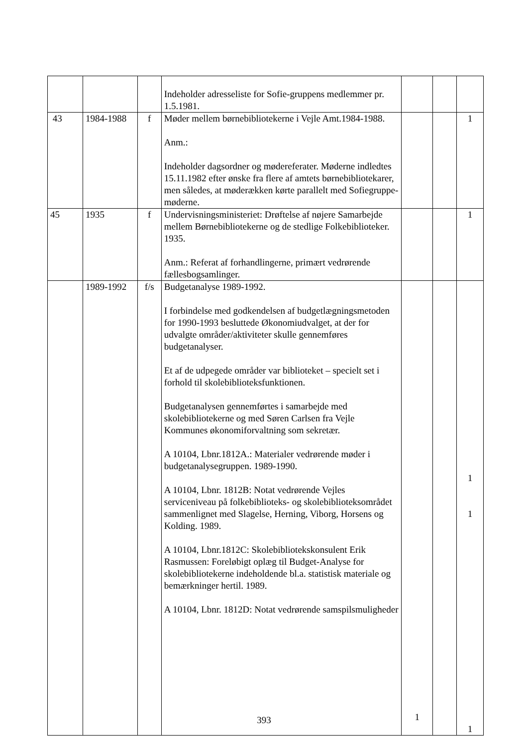| | | | Indeholder adresseliste for Sofie-gruppens medlemmer pr. 1.5.1981. | | | |
| 43 | 1984-1988 | f | Møder mellem børnebibliotekerne i Vejle Amt.1984-1988. Anm.: Indeholder dagsordner og mødereferater. Møderne indledtes 15.11.1982 efter ønske fra flere af amtets børnebibliotekarer, men således, at møderækken kørte parallelt med Sofiegruppe-møderne. | | | 1 |
| 45 | 1935 | f | Undervisningsministeriet: Drøftelse af nøjere Samarbejde mellem Børnebibliotekerne og de stedlige Folkebiblioteker. 1935. Anm.: Referat af forhandlingerne, primært vedrørende fællesbogsamlinger. | | | 1 |
| | 1989-1992 | f/s | Budgetanalyse 1989-1992. I forbindelse med godkendelsen af budgetlægningsmetoden for 1990-1993 besluttede Økonomiudvalget, at der for udvalgte områder/aktiviteter skulle gennemføres budgetanalyser. Et af de udpegede områder var biblioteket – specielt set i forhold til skolebiblioteksfunktionen. Budgetanalysen gennemførtes i samarbejde med skolebibliotekerne og med Søren Carlsen fra Vejle Kommunes økonomiforvaltning som sekretær. A 10104, Lbnr.1812A.: Materialer vedrørende møder i budgetanalysegruppen. 1989-1990. A 10104, Lbnr. 1812B: Notat vedrørende Vejles serviceniveau på folkebiblioteks- og skolebiblioteksområdet sammenlignet med Slagelse, Herning, Viborg, Horsens og Kolding. 1989. A 10104, Lbnr.1812C: Skolebibliotekskonsulent Erik Rasmussen: Foreløbigt oplæg til Budget-Analyse for skolebibliotekerne indeholdende bl.a. statistisk materiale og bemærkninger hertil. 1989. A 10104, Lbnr. 1812D: Notat vedrørende samspilsmuligheder | 1 | | 1 1 1 |
393